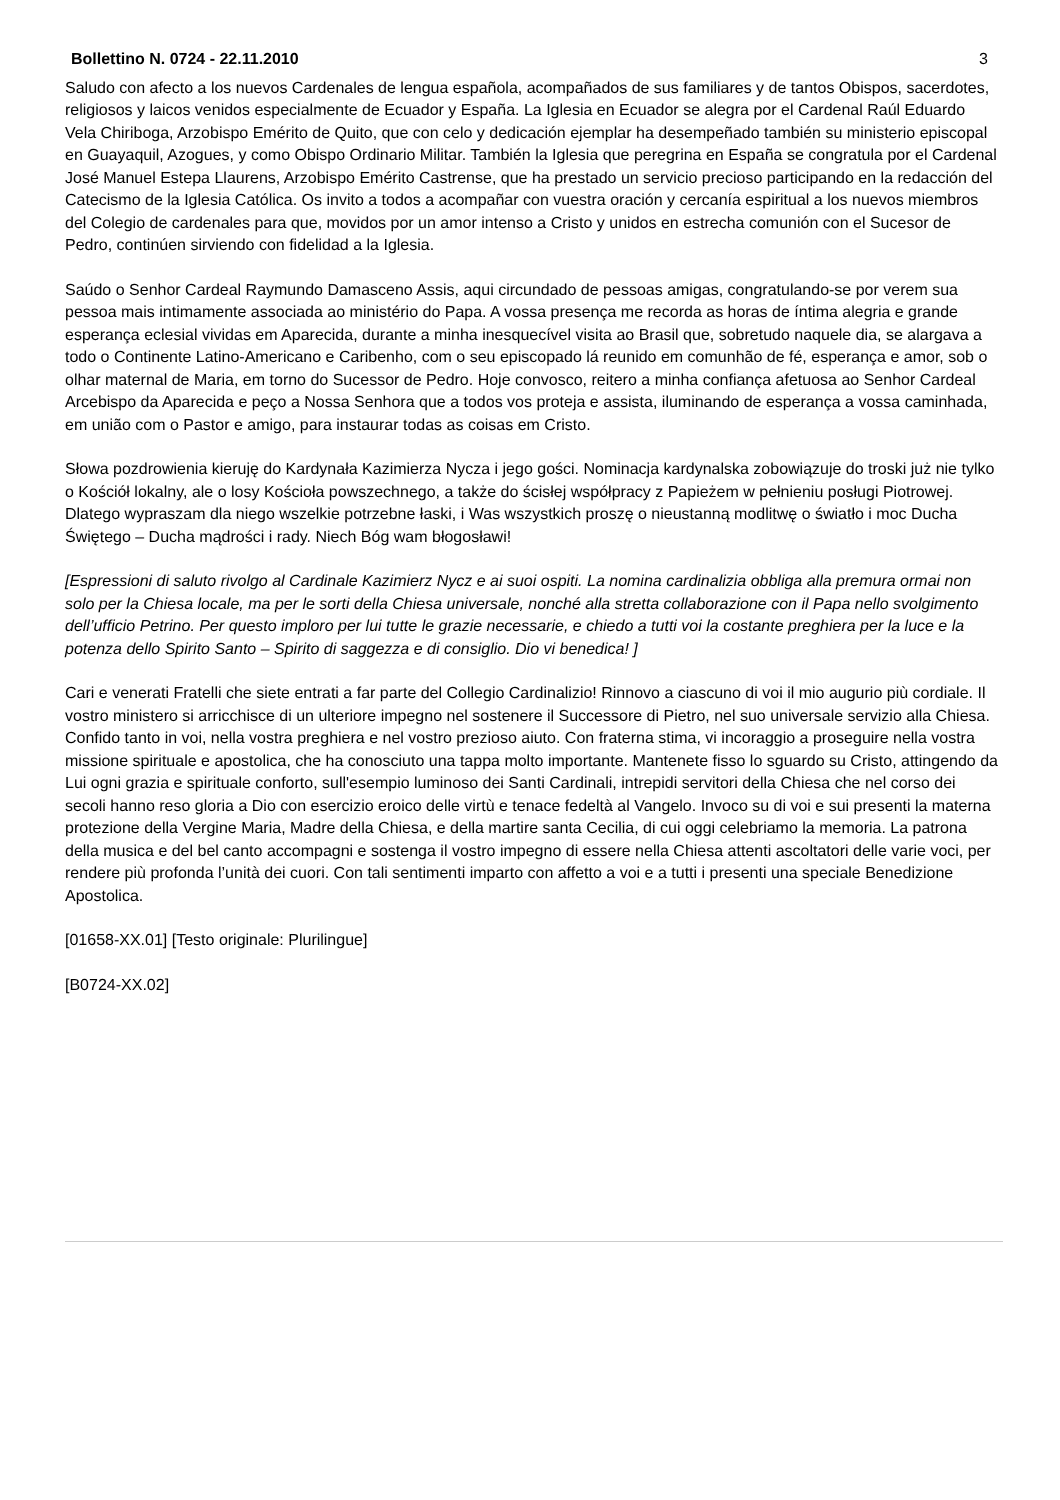Bollettino N. 0724 - 22.11.2010 3
Saludo con afecto a los nuevos Cardenales de lengua española, acompañados de sus familiares y de tantos Obispos, sacerdotes, religiosos y laicos venidos especialmente de Ecuador y España. La Iglesia en Ecuador se alegra por el Cardenal Raúl Eduardo Vela Chiriboga, Arzobispo Emérito de Quito, que con celo y dedicación ejemplar ha desempeñado también su ministerio episcopal en Guayaquil, Azogues, y como Obispo Ordinario Militar. También la Iglesia que peregrina en España se congratula por el Cardenal José Manuel Estepa Llaurens, Arzobispo Emérito Castrense, que ha prestado un servicio precioso participando en la redacción del Catecismo de la Iglesia Católica. Os invito a todos a acompañar con vuestra oración y cercanía espiritual a los nuevos miembros del Colegio de cardenales para que, movidos por un amor intenso a Cristo y unidos en estrecha comunión con el Sucesor de Pedro, continúen sirviendo con fidelidad a la Iglesia.
Saúdo o Senhor Cardeal Raymundo Damasceno Assis, aqui circundado de pessoas amigas, congratulando-se por verem sua pessoa mais intimamente associada ao ministério do Papa. A vossa presença me recorda as horas de íntima alegria e grande esperança eclesial vividas em Aparecida, durante a minha inesquecível visita ao Brasil que, sobretudo naquele dia, se alargava a todo o Continente Latino-Americano e Caribenho, com o seu episcopado lá reunido em comunhão de fé, esperança e amor, sob o olhar maternal de Maria, em torno do Sucessor de Pedro. Hoje convosco, reitero a minha confiança afetuosa ao Senhor Cardeal Arcebispo da Aparecida e peço a Nossa Senhora que a todos vos proteja e assista, iluminando de esperança a vossa caminhada, em união com o Pastor e amigo, para instaurar todas as coisas em Cristo.
Słowa pozdrowienia kieruję do Kardynała Kazimierza Nycza i jego gości. Nominacja kardynalska zobowiązuje do troski już nie tylko o Kościół lokalny, ale o losy Kościoła powszechnego, a także do ścisłej współpracy z Papieżem w pełnieniu posługi Piotrowej. Dlatego wypraszam dla niego wszelkie potrzebne łaski, i Was wszystkich proszę o nieustanną modlitwę o światło i moc Ducha Świętego – Ducha mądrości i rady. Niech Bóg wam błogosławi!
[Espressioni di saluto rivolgo al Cardinale Kazimierz Nycz e ai suoi ospiti. La nomina cardinalizia obbliga alla premura ormai non solo per la Chiesa locale, ma per le sorti della Chiesa universale, nonché alla stretta collaborazione con il Papa nello svolgimento dell’ufficio Petrino. Per questo imploro per lui tutte le grazie necessarie, e chiedo a tutti voi la costante preghiera per la luce e la potenza dello Spirito Santo – Spirito di saggezza e di consiglio. Dio vi benedica! ]
Cari e venerati Fratelli che siete entrati a far parte del Collegio Cardinalizio! Rinnovo a ciascuno di voi il mio augurio più cordiale. Il vostro ministero si arricchisce di un ulteriore impegno nel sostenere il Successore di Pietro, nel suo universale servizio alla Chiesa. Confido tanto in voi, nella vostra preghiera e nel vostro prezioso aiuto. Con fraterna stima, vi incoraggio a proseguire nella vostra missione spirituale e apostolica, che ha conosciuto una tappa molto importante. Mantenete fisso lo sguardo su Cristo, attingendo da Lui ogni grazia e spirituale conforto, sull'esempio luminoso dei Santi Cardinali, intrepidi servitori della Chiesa che nel corso dei secoli hanno reso gloria a Dio con esercizio eroico delle virtù e tenace fedeltà al Vangelo. Invoco su di voi e sui presenti la materna protezione della Vergine Maria, Madre della Chiesa, e della martire santa Cecilia, di cui oggi celebriamo la memoria. La patrona della musica e del bel canto accompagni e sostenga il vostro impegno di essere nella Chiesa attenti ascoltatori delle varie voci, per rendere più profonda l’unità dei cuori. Con tali sentimenti imparto con affetto a voi e a tutti i presenti una speciale Benedizione Apostolica.
[01658-XX.01] [Testo originale: Plurilingue]
[B0724-XX.02]